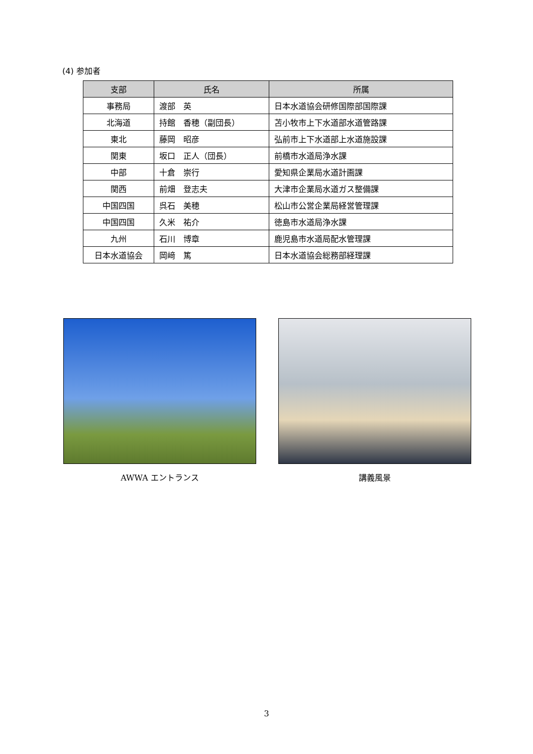(4) 参加者
| 支部 | 氏名 | 所属 |
| --- | --- | --- |
| 事務局 | 渡部 英 | 日本水道協会研修国際部国際課 |
| 北海道 | 持館 香穂（副団長） | 苫小牧市上下水道部水道管路課 |
| 東北 | 藤岡 昭彦 | 弘前市上下水道部上水道施設課 |
| 関東 | 坂口 正人（団長） | 前橋市水道局浄水課 |
| 中部 | 十倉 崇行 | 愛知県企業局水道計画課 |
| 関西 | 前畑 登志夫 | 大津市企業局水道ガス整備課 |
| 中国四国 | 呉石 美穂 | 松山市公営企業局経営管理課 |
| 中国四国 | 久米 祐介 | 徳島市水道局浄水課 |
| 九州 | 石川 博章 | 鹿児島市水道局配水管理課 |
| 日本水道協会 | 岡﨑 篤 | 日本水道協会総務部経理課 |
AWWA エントランス 講義風景
3